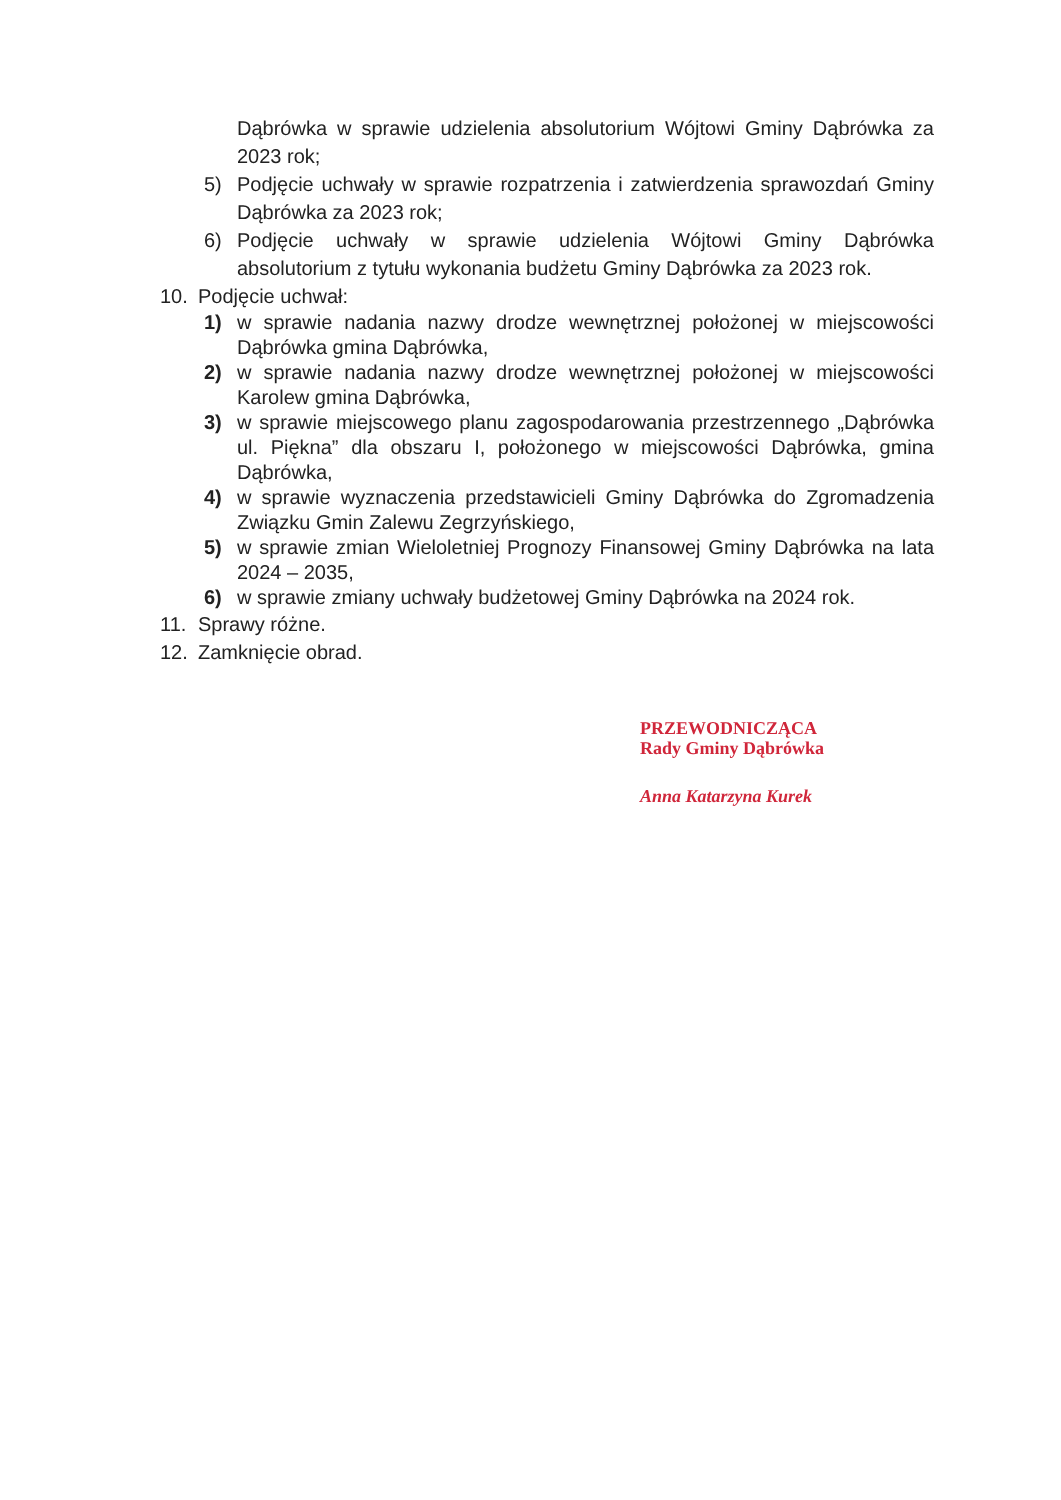Dąbrówka w sprawie udzielenia absolutorium Wójtowi Gminy Dąbrówka za 2023 rok;
5) Podjęcie uchwały w sprawie rozpatrzenia i zatwierdzenia sprawozdań Gminy Dąbrówka za 2023 rok;
6) Podjęcie uchwały w sprawie udzielenia Wójtowi Gminy Dąbrówka absolutorium z tytułu wykonania budżetu Gminy Dąbrówka za 2023 rok.
10. Podjęcie uchwał:
1) w sprawie nadania nazwy drodze wewnętrznej położonej w miejscowości Dąbrówka gmina Dąbrówka,
2) w sprawie nadania nazwy drodze wewnętrznej położonej w miejscowości Karolew gmina Dąbrówka,
3) w sprawie miejscowego planu zagospodarowania przestrzennego „Dąbrówka ul. Piękna” dla obszaru I, położonego w miejscowości Dąbrówka, gmina Dąbrówka,
4) w sprawie wyznaczenia przedstawicieli Gminy Dąbrówka do Zgromadzenia Związku Gmin Zalewu Zegrzyńskiego,
5) w sprawie zmian Wieloletniej Prognozy Finansowej Gminy Dąbrówka na lata 2024 – 2035,
6) w sprawie zmiany uchwały budżetowej Gminy Dąbrówka na 2024 rok.
11. Sprawy różne.
12. Zamknięcie obrad.
PRZEWODNICZĄCA
Rady Gminy Dąbrówka
Anna Katarzyna Kurek